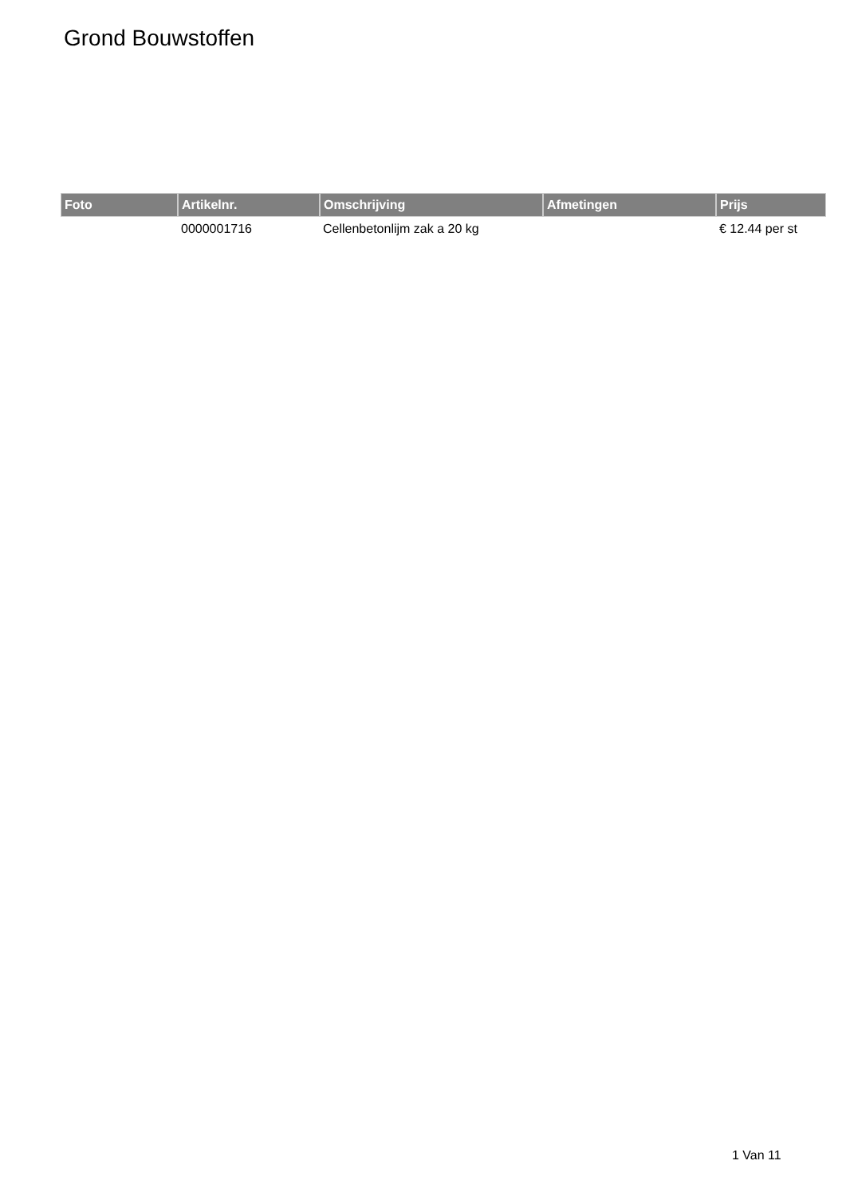Grond Bouwstoffen
| Foto | Artikelnr. | Omschrijving | Afmetingen | Prijs |
| --- | --- | --- | --- | --- |
| | 0000001716 | Cellenbetonlijm zak a 20 kg | | € 12.44 per st |
1 Van 11